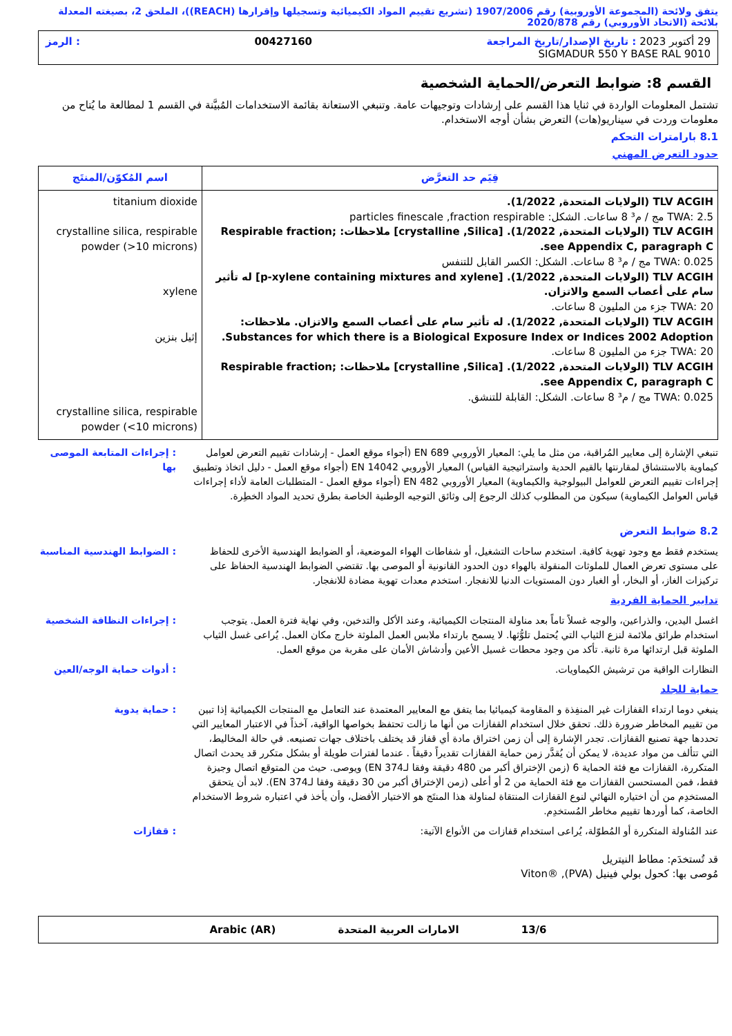يتفق ولائحة (المجموعة الأوروبية) رقم 1907/2006 (تشريع تقييم المواد الكيميائية وتسجيلها وإقرارها (REACH))، الملحق 2، بصيغته المعدلة بلائحة (الاتحاد الأوروبي) رقم 2020/878
29 أكتوبر 2023 : تاريخ الإصدار/تاريخ المراجعة 00427160: الرمز
SIGMADUR 550 Y BASE RAL 9010
القسم 8: ضوابط التعرض/الحماية الشخصية
تشتمل المعلومات الواردة في ثنايا هذا القسم على إرشادات وتوجيهات عامة. وتنبغي الاستعانة بقائمة الاستخدامات المُبيَّنة في القسم 1 لمطالعة ما يُتاح من معلومات وردت في سيناريو(هات) التعرض بشأن أوجه الاستخدام.
8.1 بارامترات التحكم
حدود التعرض المهني
| قِيَم حد التعرَّض | اسم المُكوّن/المنتَج |
| --- | --- |
| TLV ACGIH (الولايات المتحدة, 1/2022). TWA: 2.5 مج / م³ 8 ساعات. الشكل: particles finescale ,fraction respirable TLV ACGIH (الولايات المتحدة, 1/2022). [crystalline ,Silica] ملاحظات: Respirable fraction; see Appendix C, paragraph C. TWA: 0.025 مج / م³ 8 ساعات. الشكل: الكسر القابل للتنفس TLV ACGIH (الولايات المتحدة, 1/2022). [p-xylene containing mixtures and xylene] له تأثير سام على أعصاب السمع والاتزان. TWA: 20 جزء من المليون 8 ساعات. TLV ACGIH (الولايات المتحدة, 1/2022). له تأثير سام على أعصاب السمع والاتزان. ملاحظات: Substances for which there is a Biological Exposure Index or Indices 2002 Adoption. TWA: 20 جزء من المليون 8 ساعات. TLV ACGIH (الولايات المتحدة, 1/2022). [crystalline ,Silica] ملاحظات: Respirable fraction; see Appendix C, paragraph C. TWA: 0.025 مج / م³ 8 ساعات. الشكل: القابلة للتنشق. | titanium dioxide crystalline silica, respirable powder (>10 microns) xylene إثيل بنزين crystalline silica, respirable powder (<10 microns) |
: إجراءات المتابعة الموصى بها
تنبغي الإشارة إلى معايير المُراقبة، من مثل ما يلي: المعيار الأوروبي EN 689 (أجواء موقع العمل - إرشادات تقييم التعرض لعوامل كيماوية بالاستنشاق لمقارنتها بالقيم الحدية واستراتيجية القياس) المعيار الأوروبي EN 14042 (أجواء موقع العمل - دليل اتخاذ وتطبيق إجراءات تقييم التعرض للعوامل البيولوجية والكيماوية) المعيار الأوروبي EN 482 (أجواء موقع العمل - المتطلبات العامة لأداء إجراءات قياس العوامل الكيماوية) سيكون من المطلوب كذلك الرجوع إلى وثائق التوجيه الوطنية الخاصة بطرق تحديد المواد الخطِرة.
8.2 ضوابط التعرض
: الضوابط الهندسية المناسبة
يستخدم فقط مع وجود تهوية كافية. استخدم ساحات التشغيل، أو شفاطات الهواء الموضعية، أو الضوابط الهندسية الأخرى للحفاظ على مستوى تعرض العمال للملوثات المنقولة بالهواء دون الحدود القانونية أو الموصى بها. تقتضي الضوابط الهندسية الحفاظ على تركيزات الغاز، أو البخار، أو الغبار دون المستويات الدنيا للانفجار. استخدم معدات تهوية مضادة للانفجار.
تدابير الحماية الفردية
: إجراءات النظافة الشخصية
اغسل اليدين، والذراعين، والوجه غسلاً تاماً بعد مناولة المنتجات الكيميائية، وعند الأكل والتدخين، وفي نهاية فترة العمل. يتوجب استخدام طرائق ملائمة لنزع الثياب التي يُحتمل تلوُّثها. لا يسمح بارتداء ملابس العمل الملوثة خارج مكان العمل. يُراعى غسل الثياب الملوثة قبل ارتدائها مرة ثانية. تأكد من وجود محطات غسيل الأعين وأدشاش الأمان على مقربة من موقع العمل.
: أدوات حماية الوجه/العين
النظارات الواقية من ترشيش الكيماويات.
حماية للجلد
: حماية يدوية ينبغي دوما ارتداء القفازات غير المنفِذة و المقاومة كيميائيا بما يتفق مع المعايير المعتمدة عند التعامل مع المنتجات الكيميائية إذا تبين من تقييم المخاطر ضرورة ذلك. تحقق خلال استخدام القفازات من أنها ما زالت تحتفظ بخواصها الواقية، آخذاً في الاعتبار المعايير التي تحددها جهة تصنيع القفازات. تجدر الإشارة إلى أن زمن اختراق مادة أي قفاز قد يختلف باختلاف جهات تصنيعه. في حالة المخاليط، التي تتألف من مواد عديدة، لا يمكن أن يُقدَّر زمن حماية القفازات تقديراً دقيقاً . عندما لفترات طويلة أو بشكل متكرر قد يحدث اتصال المتكررة، القفازات مع فئة الحماية 6 (زمن الإختراق أكبر من 480 دقيقة وفقا لـEN 374) ويوصى. حيث من المتوقع اتصال وجيزة فقط، فمن المستحسن القفازات مع فئة الحماية من 2 أو أعلى (زمن الإختراق أكبر من 30 دقيقة وفقا لـEN 374). لابد أن يتحقق المستخدِم من أن اختياره النهائي لنوع القفازات المنتقاة لمناولة هذا المنتَج هو الاختيار الأفضل، وأن يأخذ في اعتباره شروط الاستخدام الخاصة، كما أوردها تقييم مخاطر المُستخدِم.
: قفازات عند المُناولة المتكررة أو المُطوّلة، يُراعى استخدام قفازات من الأنواع الآتية:
قد تُستخدَم: مطاط النيتريل
مُوصى بها: كحول بولي فينيل (PVA), ®Viton
13/6 الامارات العربية المتحدة Arabic (AR)